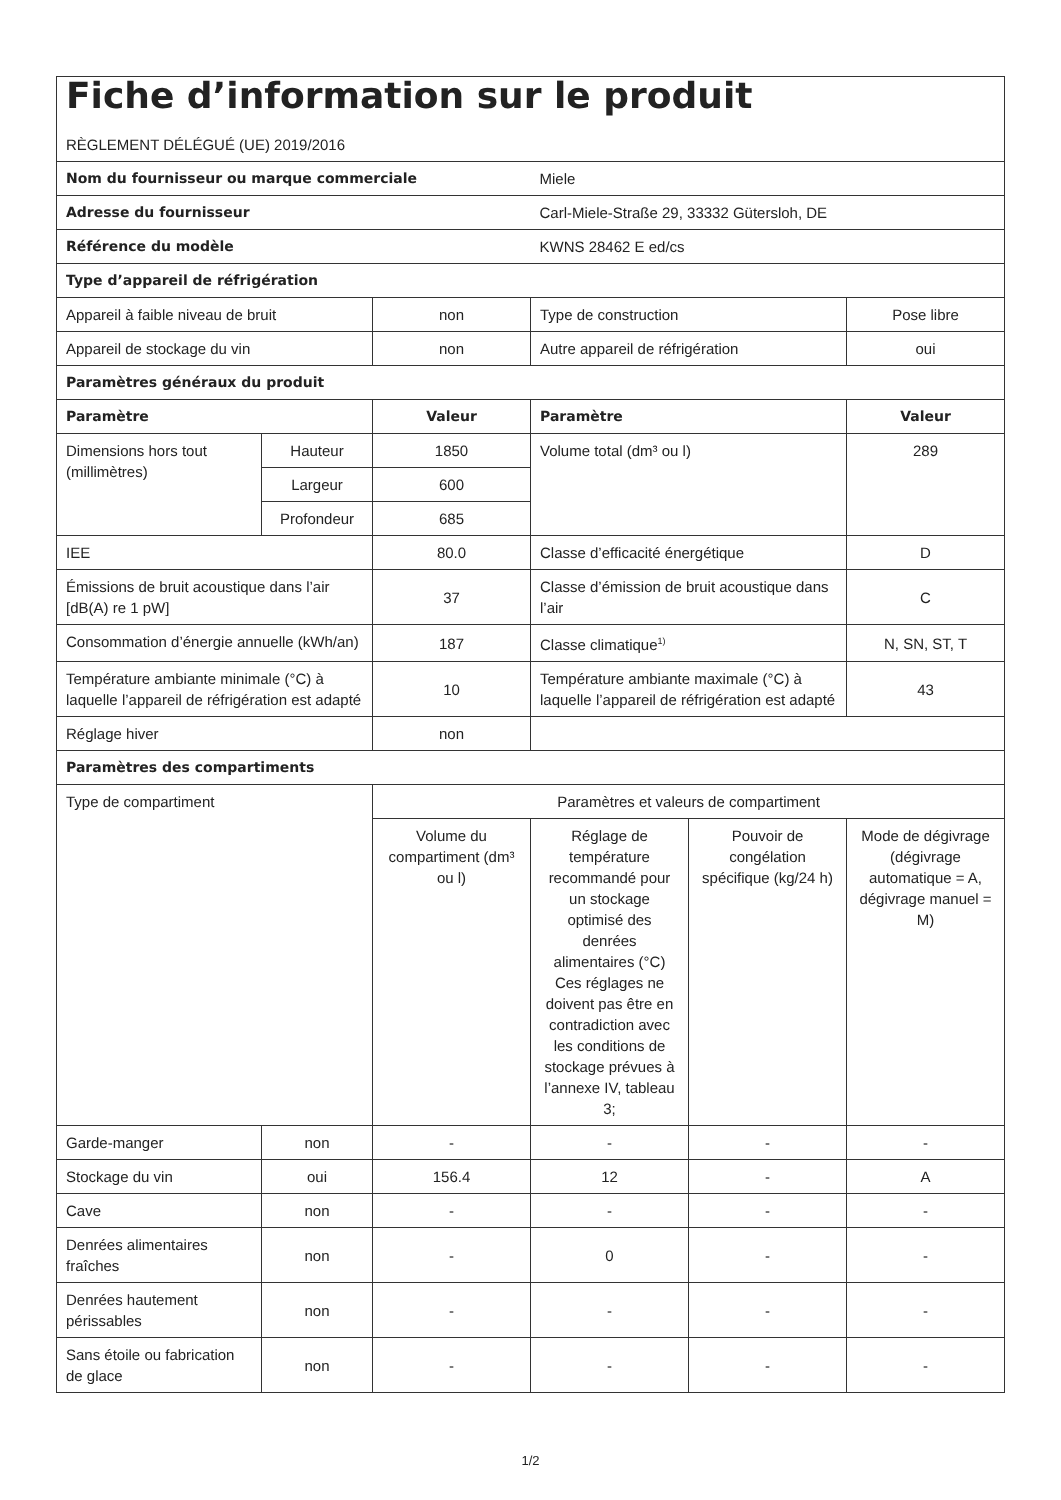| Fiche d’information sur le produit RÈGLEMENT DÉLÉGUÉ (UE) 2019/2016 | | | | | |
| Nom du fournisseur ou marque commerciale | | | Miele | | |
| Adresse du fournisseur | | | Carl-Miele-Straße 29, 33332 Gütersloh, DE | | |
| Référence du modèle | | | KWNS 28462 E ed/cs | | |
| Type d’appareil de réfrigération | | | | | |
| Appareil à faible niveau de bruit | | non | Type de construction | | Pose libre |
| Appareil de stockage du vin | | non | Autre appareil de réfrigération | | oui |
| Paramètres généraux du produit | | | | | |
| Paramètre | | Valeur | Paramètre | | Valeur |
| Dimensions hors tout (millimètres) | Hauteur | 1850 | Volume total (dm³ ou l) | | 289 |
| | Largeur | 600 | | | |
| | Profondeur | 685 | | | |
| IEE | | 80.0 | Classe d’efficacité énergétique | | D |
| Émissions de bruit acoustique dans l’air [dB(A) re 1 pW] | | 37 | Classe d’émission de bruit acoustique dans l’air | | C |
| Consommation d’énergie annuelle (kWh/an) | | 187 | Classe climatique<sup>1)</sup> | | N, SN, ST, T |
| Température ambiante minimale (°C) à laquelle l’appareil de réfrigération est adapté | | 10 | Température ambiante maximale (°C) à laquelle l’appareil de réfrigération est adapté | | 43 |
| Réglage hiver | | non | | | |
| Paramètres des compartiments | | | | | |
| Type de compartiment | | Paramètres et valeurs de compartiment | | | |
| | | Volume du compartiment (dm³ ou l) | Réglage de température recommandé pour un stockage optimisé des denrées alimentaires (°C) Ces réglages ne doivent pas être en contradiction avec les conditions de stockage prévues à l’annexe IV, tableau 3; | Pouvoir de congélation spécifique (kg/24 h) | Mode de dégivrage (dégivrage automatique = A, dégivrage manuel = M) |
| Garde-manger | non | - | - | - | - |
| Stockage du vin | oui | 156.4 | 12 | - | A |
| Cave | non | - | - | - | - |
| Denrées alimentaires fraîches | non | - | 0 | - | - |
| Denrées hautement périssables | non | - | - | - | - |
| Sans étoile ou fabrication de glace | non | - | - | - | - |
1/2